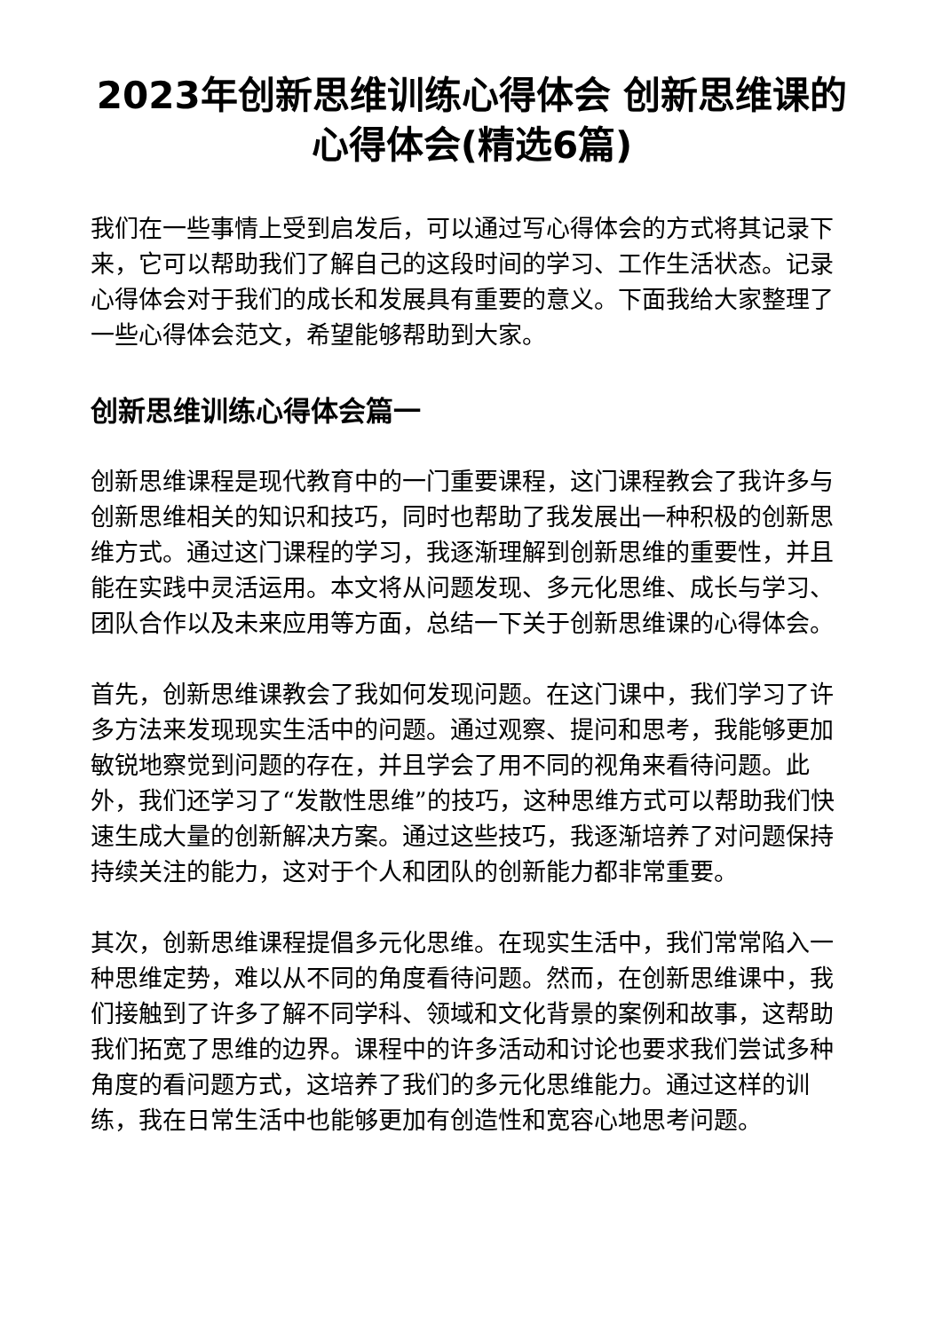2023年创新思维训练心得体会 创新思维课的心得体会(精选6篇)
我们在一些事情上受到启发后，可以通过写心得体会的方式将其记录下来，它可以帮助我们了解自己的这段时间的学习、工作生活状态。记录心得体会对于我们的成长和发展具有重要的意义。下面我给大家整理了一些心得体会范文，希望能够帮助到大家。
创新思维训练心得体会篇一
创新思维课程是现代教育中的一门重要课程，这门课程教会了我许多与创新思维相关的知识和技巧，同时也帮助了我发展出一种积极的创新思维方式。通过这门课程的学习，我逐渐理解到创新思维的重要性，并且能在实践中灵活运用。本文将从问题发现、多元化思维、成长与学习、团队合作以及未来应用等方面，总结一下关于创新思维课的心得体会。
首先，创新思维课教会了我如何发现问题。在这门课中，我们学习了许多方法来发现现实生活中的问题。通过观察、提问和思考，我能够更加敏锐地察觉到问题的存在，并且学会了用不同的视角来看待问题。此外，我们还学习了“发散性思维”的技巧，这种思维方式可以帮助我们快速生成大量的创新解决方案。通过这些技巧，我逐渐培养了对问题保持持续关注的能力，这对于个人和团队的创新能力都非常重要。
其次，创新思维课程提倡多元化思维。在现实生活中，我们常常陷入一种思维定势，难以从不同的角度看待问题。然而，在创新思维课中，我们接触到了许多了解不同学科、领域和文化背景的案例和故事，这帮助我们拓宽了思维的边界。课程中的许多活动和讨论也要求我们尝试多种角度的看问题方式，这培养了我们的多元化思维能力。通过这样的训练，我在日常生活中也能够更加有创造性和宽容心地思考问题。